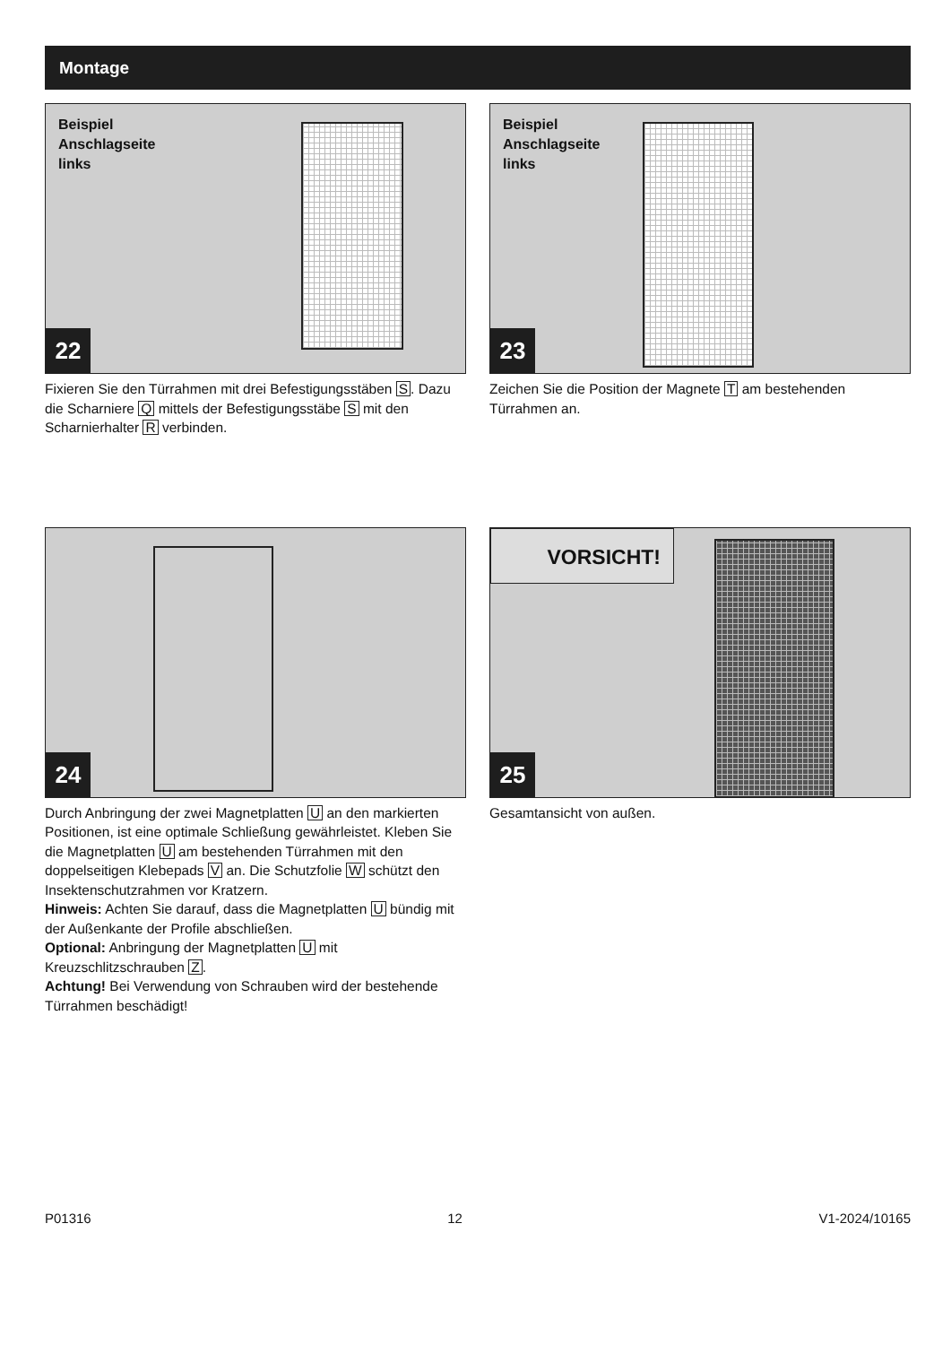Montage
Beispiel
Anschlagseite
links
22
Fixieren Sie den Türrahmen mit drei Befestigungsstäben S. Dazu die Scharniere Q mittels der Befestigungsstäbe S mit den Scharnierhalter R verbinden.
Beispiel
Anschlagseite
links
23
Zeichen Sie die Position der Magnete T am bestehenden Türrahmen an.
24
Durch Anbringung der zwei Magnetplatten U an den markierten Positionen, ist eine optimale Schließung gewährleistet. Kleben Sie die Magnetplatten U am bestehenden Türrahmen mit den doppelseitigen Klebepads V an. Die Schutzfolie W schützt den Insektenschutzrahmen vor Kratzern.
Hinweis: Achten Sie darauf, dass die Magnetplatten U bündig mit der Außenkante der Profile abschließen.
Optional: Anbringung der Magnetplatten U mit Kreuzschlitzschrauben Z.
Achtung! Bei Verwendung von Schrauben wird der bestehende Türrahmen beschädigt!
VORSICHT!
25
Gesamtansicht von außen.
P01316 12 V1-2024/10165